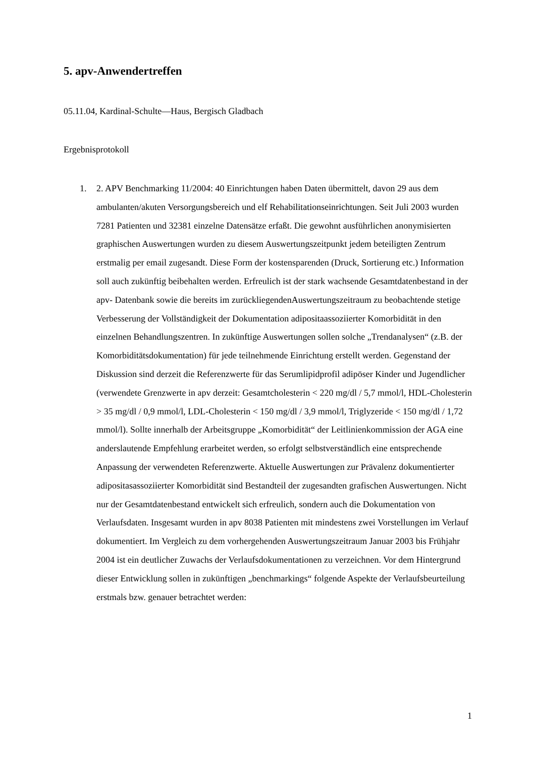5. apv-Anwendertreffen
05.11.04, Kardinal-Schulte—Haus, Bergisch Gladbach
Ergebnisprotokoll
1. 2. APV Benchmarking 11/2004: 40 Einrichtungen haben Daten übermittelt, davon 29 aus dem ambulanten/akuten Versorgungsbereich und elf Rehabilitationseinrichtungen. Seit Juli 2003 wurden 7281 Patienten und 32381 einzelne Datensätze erfaßt. Die gewohnt ausführlichen anonymisierten graphischen Auswertungen wurden zu diesem Auswertungszeitpunkt jedem beteiligten Zentrum erstmalig per email zugesandt. Diese Form der kostensparenden (Druck, Sortierung etc.) Information soll auch zukünftig beibehalten werden. Erfreulich ist der stark wachsende Gesamtdatenbestand in der apv- Datenbank sowie die bereits im zurückliegendenAuswertungszeitraum zu beobachtende stetige Verbesserung der Vollständigkeit der Dokumentation adipositaassoziierter Komorbidität in den einzelnen Behandlungszentren. In zukünftige Auswertungen sollen solche „Trendanalysen“ (z.B. der Komorbiditätsdokumentation) für jede teilnehmende Einrichtung erstellt werden. Gegenstand der Diskussion sind derzeit die Referenzwerte für das Serumlipidprofil adipöser Kinder und Jugendlicher (verwendete Grenzwerte in apv derzeit: Gesamtcholesterin < 220 mg/dl / 5,7 mmol/l, HDL-Cholesterin > 35 mg/dl / 0,9 mmol/l, LDL-Cholesterin < 150 mg/dl / 3,9 mmol/l, Triglyzeride < 150 mg/dl / 1,72 mmol/l). Sollte innerhalb der Arbeitsgruppe „Komorbidität“ der Leitlinienkommission der AGA eine anderslautende Empfehlung erarbeitet werden, so erfolgt selbstverständlich eine entsprechende Anpassung der verwendeten Referenzwerte. Aktuelle Auswertungen zur Prävalenz dokumentierter adipositasassoziierter Komorbidität sind Bestandteil der zugesandten grafischen Auswertungen. Nicht nur der Gesamtdatenbestand entwickelt sich erfreulich, sondern auch die Dokumentation von Verlaufsdaten. Insgesamt wurden in apv 8038 Patienten mit mindestens zwei Vorstellungen im Verlauf dokumentiert. Im Vergleich zu dem vorhergehenden Auswertungszeitraum Januar 2003 bis Frühjahr 2004 ist ein deutlicher Zuwachs der Verlaufsdokumentationen zu verzeichnen. Vor dem Hintergrund dieser Entwicklung sollen in zukünftigen „benchmarkings“ folgende Aspekte der Verlaufsbeurteilung erstmals bzw. genauer betrachtet werden:
1